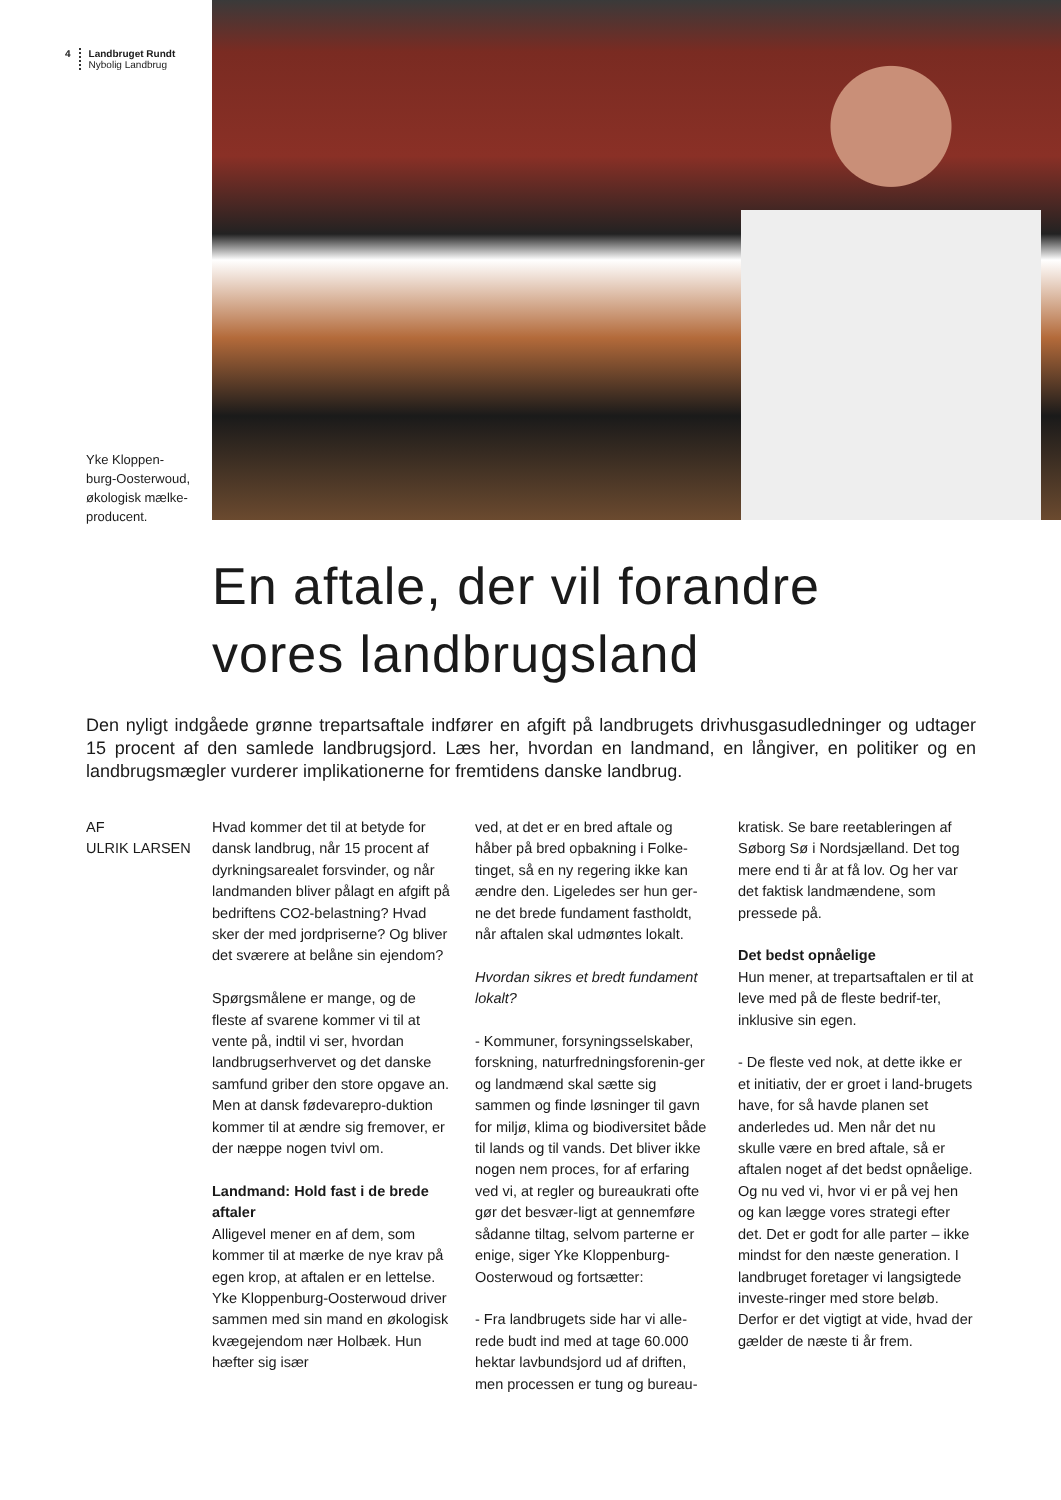4 Landbruget Rundt
Nybolig Landbrug
Yke Kloppen-
burg-Oosterwoud,
økologisk mælke-
producent.
En aftale, der vil forandre
vores landbrugsland
Den nyligt indgåede grønne trepartsaftale indfører en afgift på landbrugets drivhusgasudledninger og udtager 15 procent af den samlede landbrugsjord. Læs her, hvordan en landmand, en långiver, en politiker og en landbrugsmægler vurderer implikationerne for fremtidens danske landbrug.
AF
ULRIK LARSEN
Hvad kommer det til at betyde for dansk landbrug, når 15 procent af dyrkningsarealet forsvinder, og når landmanden bliver pålagt en afgift på bedriftens CO2-belastning? Hvad sker der med jordpriserne? Og bliver det sværere at belåne sin ejendom?
Spørgsmålene er mange, og de fleste af svarene kommer vi til at vente på, indtil vi ser, hvordan landbrugserhvervet og det danske samfund griber den store opgave an. Men at dansk fødevarepro-duktion kommer til at ændre sig fremover, er der næppe nogen tvivl om.
Landmand: Hold fast i de brede aftaler
Alligevel mener en af dem, som kommer til at mærke de nye krav på egen krop, at aftalen er en lettelse. Yke Kloppenburg-Oosterwoud driver sammen med sin mand en økologisk kvægejendom nær Holbæk. Hun hæfter sig især
ved, at det er en bred aftale og håber på bred opbakning i Folke-tinget, så en ny regering ikke kan ændre den. Ligeledes ser hun ger-ne det brede fundament fastholdt, når aftalen skal udmøntes lokalt.
Hvordan sikres et bredt fundament lokalt?
- Kommuner, forsyningsselskaber, forskning, naturfredningsforenin-ger og landmænd skal sætte sig sammen og finde løsninger til gavn for miljø, klima og biodiversitet både til lands og til vands. Det bliver ikke nogen nem proces, for af erfaring ved vi, at regler og bureaukrati ofte gør det besvær-ligt at gennemføre sådanne tiltag, selvom parterne er enige, siger Yke Kloppenburg-Oosterwoud og fortsætter:
- Fra landbrugets side har vi alle-rede budt ind med at tage 60.000 hektar lavbundsjord ud af driften, men processen er tung og bureau-
kratisk. Se bare reetableringen af Søborg Sø i Nordsjælland. Det tog mere end ti år at få lov. Og her var det faktisk landmændene, som pressede på.
Det bedst opnåelige
Hun mener, at trepartsaftalen er til at leve med på de fleste bedrif-ter, inklusive sin egen.
- De fleste ved nok, at dette ikke er et initiativ, der er groet i land-brugets have, for så havde planen set anderledes ud. Men når det nu skulle være en bred aftale, så er aftalen noget af det bedst opnåelige. Og nu ved vi, hvor vi er på vej hen og kan lægge vores strategi efter det. Det er godt for alle parter – ikke mindst for den næste generation. I landbruget foretager vi langsigtede investe-ringer med store beløb. Derfor er det vigtigt at vide, hvad der gælder de næste ti år frem.